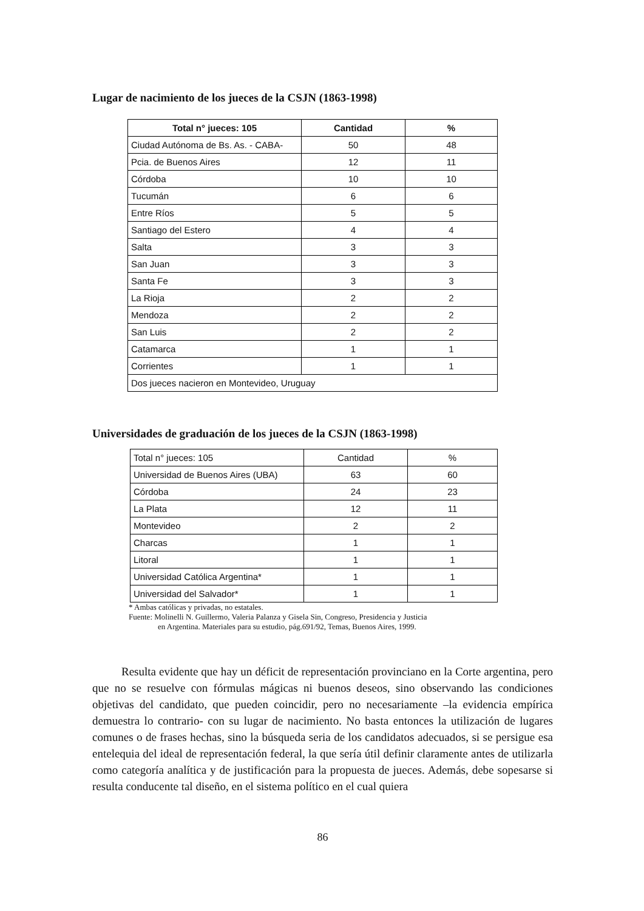Lugar de nacimiento de los jueces de la CSJN (1863-1998)
| Total n° jueces: 105 | Cantidad | % |
| --- | --- | --- |
| Ciudad Autónoma de Bs. As. - CABA- | 50 | 48 |
| Pcia. de Buenos Aires | 12 | 11 |
| Córdoba | 10 | 10 |
| Tucumán | 6 | 6 |
| Entre Ríos | 5 | 5 |
| Santiago del Estero | 4 | 4 |
| Salta | 3 | 3 |
| San Juan | 3 | 3 |
| Santa Fe | 3 | 3 |
| La Rioja | 2 | 2 |
| Mendoza | 2 | 2 |
| San Luis | 2 | 2 |
| Catamarca | 1 | 1 |
| Corrientes | 1 | 1 |
| Dos jueces nacieron en Montevideo, Uruguay | | |
Universidades de graduación de los jueces de la CSJN (1863-1998)
| Total n° jueces: 105 | Cantidad | % |
| Universidad de Buenos Aires (UBA) | 63 | 60 |
| Córdoba | 24 | 23 |
| La Plata | 12 | 11 |
| Montevideo | 2 | 2 |
| Charcas | 1 | 1 |
| Litoral | 1 | 1 |
| Universidad Católica Argentina* | 1 | 1 |
| Universidad del Salvador* | 1 | 1 |
* Ambas católicas y privadas, no estatales.
Fuente: Molinelli N. Guillermo, Valeria Palanza y Gisela Sin, Congreso, Presidencia y Justicia
en Argentina. Materiales para su estudio, pág.691/92, Temas, Buenos Aires, 1999.
Resulta evidente que hay un déficit de representación provinciano en la Corte argentina, pero que no se resuelve con fórmulas mágicas ni buenos deseos, sino observando las condiciones objetivas del candidato, que pueden coincidir, pero no necesariamente –la evidencia empírica demuestra lo contrario- con su lugar de nacimiento. No basta entonces la utilización de lugares comunes o de frases hechas, sino la búsqueda seria de los candidatos adecuados, si se persigue esa entelequia del ideal de representación federal, la que sería útil definir claramente antes de utilizarla como categoría analítica y de justificación para la propuesta de jueces. Además, debe sopesarse si resulta conducente tal diseño, en el sistema político en el cual quiera
86